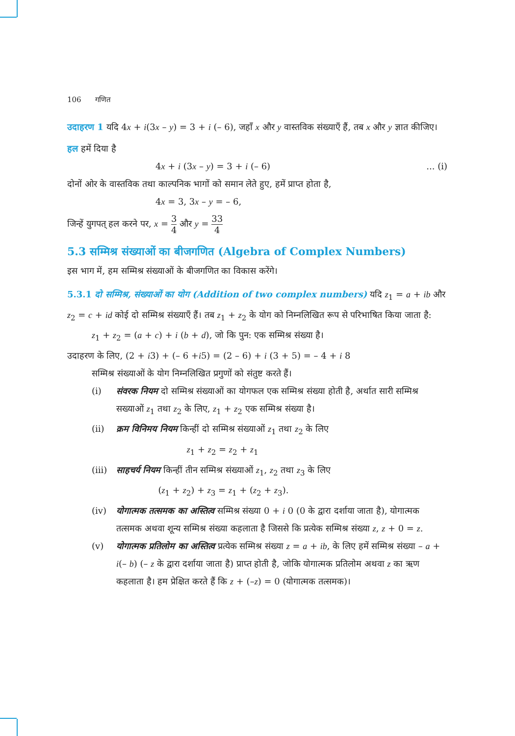106 गणित
उदाहरण 1 यदि 4x + i(3x – y) = 3 + i (– 6), जहाँ x और y वास्तविक संख्याएँ हैं, तब x और y ज्ञात कीजिए।
हल हमें दिया है
4x + i (3x – y) = 3 + i (– 6)... (i)
दोनों ओर के वास्तविक तथा काल्पनिक भागों को समान लेते हुए, हमें प्राप्त होता है,
4x = 3, 3x – y = – 6,
जिन्हें युगपत् हल करने पर, x = 3 4 और y = 33 4
5.3 सम्मिश्र संख्याओं का बीजगणित (Algebra of Complex Numbers)
इस भाग में, हम सम्मिश्र संख्याओं के बीजगणित का विकास करेंगे।
5.3.1 दो सम्मिश्र, संख्याओं का योग (Addition of two complex numbers) यदि z<sub>1</sub> = a + ib और z<sub>2</sub> = c + id कोई दो सम्मिश्र संख्याएँ हैं। तब z<sub>1</sub> + z<sub>2</sub> के योग को निम्नलिखित रूप से परिभाषित किया जाता है:
z<sub>1</sub> + z<sub>2</sub> = (a + c) + i (b + d), जो कि पुन: एक सम्मिश्र संख्या है।
उदाहरण के लिए, (2 + i3) + (– 6 +i5) = (2 – 6) + i (3 + 5) = – 4 + i 8
सम्मिश्र संख्याओं के योग निम्नलिखित प्रगुणों को संतुष्ट करते हैं।
(i) संवरक नियम दो सम्मिश्र संख्याओं का योगफल एक सम्मिश्र संख्या होती है, अर्थात सारी सम्मिश्र सख्याओं z<sub>1</sub> तथा z<sub>2</sub> के लिए, z<sub>1</sub> + z<sub>2</sub> एक सम्मिश्र संख्या है।
(ii) क्रम विनिमय नियम किन्हीं दो सम्मिश्र संख्याओं z<sub>1</sub> तथा z<sub>2</sub> के लिए
z<sub>1</sub> + z<sub>2</sub> = z<sub>2</sub> + z<sub>1</sub>
(iii)
साहचर्य नियम किन्हीं तीन सम्मिश्र संख्याओं z<sub>1</sub>, z<sub>2</sub> तथा z<sub>3</sub> के लिए
(z<sub>1</sub> + z<sub>2</sub>) + z<sub>3</sub> = z<sub>1</sub> + (z<sub>2</sub> + z<sub>3</sub>).
(iv) योगात्मक तत्समक का अस्तित्व सम्मिश्र संख्या 0 + i 0 (0 के द्वारा दर्शाया जाता है), योगात्मक तत्समक अथवा शून्य सम्मिश्र संख्या कहलाता है जिससे कि प्रत्येक सम्मिश्र संख्या z, z + 0 = z.
(v) योगात्मक प्रतिलोम का अस्तित्व प्रत्येक सम्मिश्र संख्या z = a + ib, के लिए हमें सम्मिश्र संख्या – a + i(– b) (– z के द्वारा दर्शाया जाता है) प्राप्त होती है, जोकि योगात्मक प्रतिलोम अथवा z का ऋण कहलाता है। हम प्रेक्षित करते हैं कि z + (–z) = 0 (योगात्मक तत्समक)।